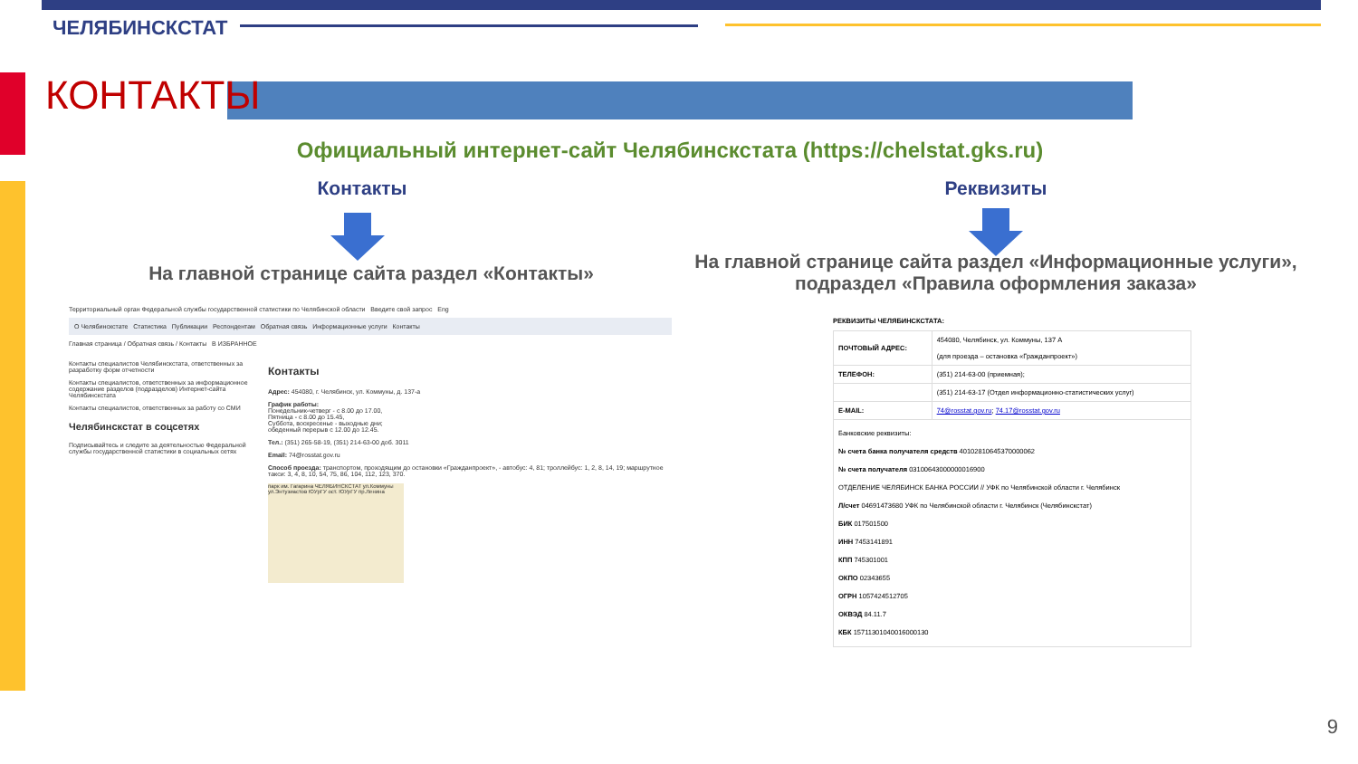ЧЕЛЯБИНСКСТАТ
КОНТАКТЫ
Официальный интернет-сайт Челябинскстата (https://chelstat.gks.ru)
Контакты Реквизиты
На главной странице сайта раздел «Контакты»
На главной странице сайта раздел «Информационные услуги», подраздел «Правила оформления заказа»
Территориальный орган Федеральной службы государственной статистики по Челябинской области Введите свой запрос Eng
О Челябинскстате Статистика Публикации Респондентам Обратная связь Информационные услуги Контакты
Главная страница / Обратная связь / Контакты В ИЗБРАННОЕ
Контакты специалистов Челябинскстата, ответственных за разработку форм отчетности
Контакты специалистов, ответственных за информационное содержание разделов (подразделов) Интернет-сайта Челябинскстата
Контакты специалистов, ответственных за работу со СМИ
Челябинскстат в соцсетях
Подписывайтесь и следите за деятельностью Федеральной службы государственной статистики в социальных сетях
Контакты
Адрес: 454080, г. Челябинск, ул. Коммуны, д. 137-а
График работы:
Понедельник-четверг - с 8.00 до 17.00,
Пятница - с 8.00 до 15.45,
Суббота, воскресенье - выходные дни;
обеденный перерыв с 12.00 до 12.45.
Тел.: (351) 265-58-19, (351) 214-63-00 доб. 3011
Email: 74@rosstat.gov.ru
Способ проезда: транспортом, проходящим до остановки «Гражданпроект», - автобус: 4, 81; троллейбус: 1, 2, 8, 14, 19; маршрутное такси: 3, 4, 8, 10, 54, 75, 86, 104, 112, 123, 370.
парк им. Гагарина ЧЕЛЯБИНСКСТАТ ул.Коммуны ул.Энтузиастов ЮУрГУ ост. ЮУрГУ пр.Ленина
РЕКВИЗИТЫ ЧЕЛЯБИНСКСТАТА:
| ПОЧТОВЫЙ АДРЕС: | 454080, Челябинск, ул. Коммуны, 137 А (для проезда – остановка «Гражданпроект») |
| ТЕЛЕФОН: | (351) 214-63-00 (приемная); |
| | (351) 214-63-17 (Отдел информационно-статистических услуг) |
| E-MAIL: | 74@rosstat.gov.ru ; 74.17@rosstat.gov.ru |
| Банковские реквизиты: № счета банка получателя средств 40102810645370000062 № счета получателя 03100643000000016900 ОТДЕЛЕНИЕ ЧЕЛЯБИНСК БАНКА РОССИИ // УФК по Челябинской области г. Челябинск Л/счет 04691473680 УФК по Челябинской области г. Челябинск (Челябинскстат) БИК 017501500 ИНН 7453141891 КПП 745301001 ОКПО 02343655 ОГРН 1057424512705 ОКВЭД 84.11.7 КБК 15711301040016000130 | |
9